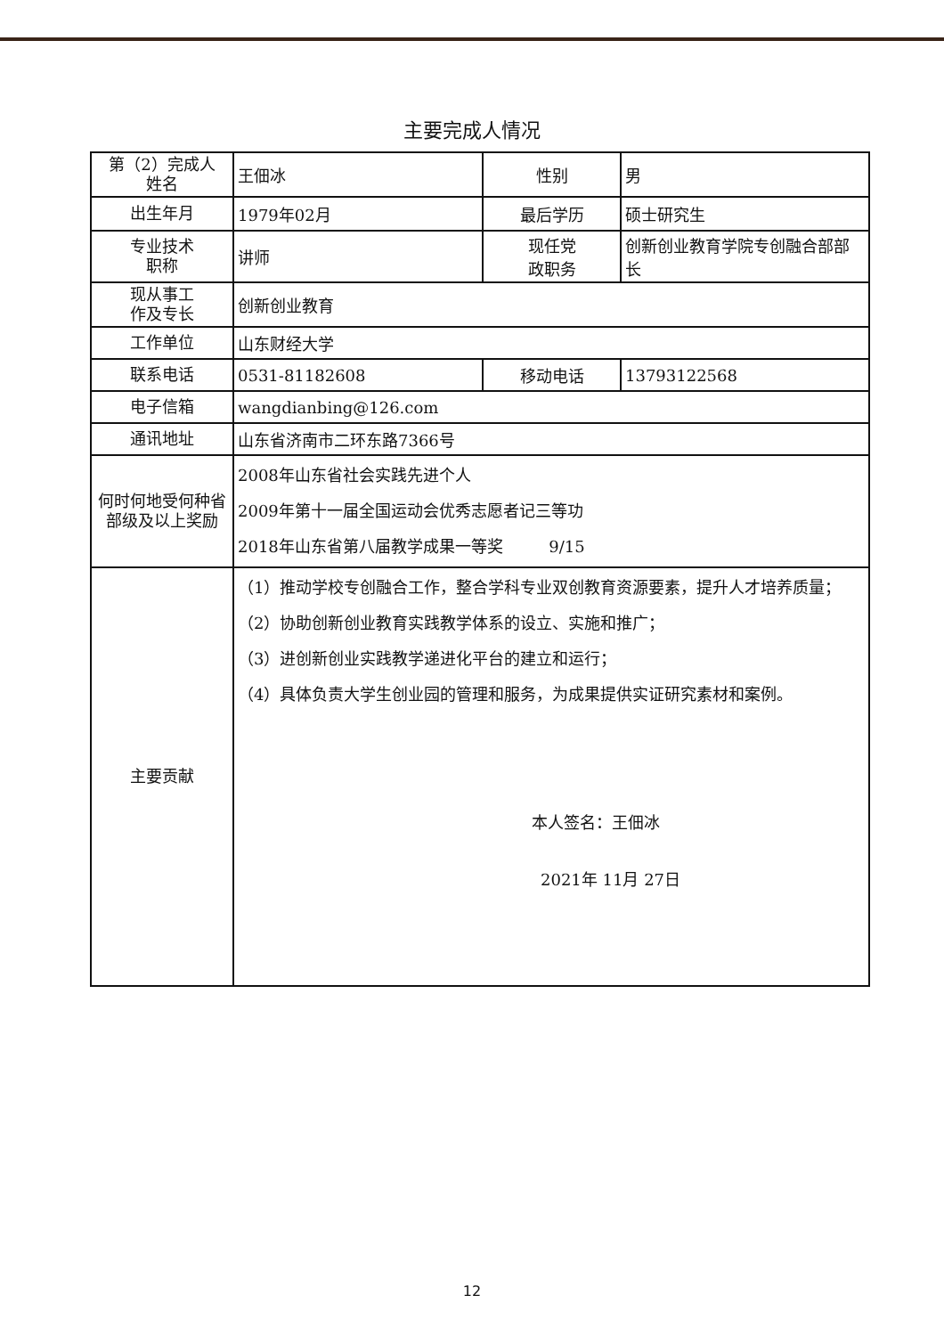主要完成人情况
| 第（2）完成人 姓名 | 王佃冰 | 性别 | 男 |
| 出生年月 | 1979年02月 | 最后学历 | 硕士研究生 |
| 专业技术 职称 | 讲师 | 现任党 政职务 | 创新创业教育学院专创融合部部长 |
| 现从事工 作及专长 | 创新创业教育 | | |
| 工作单位 | 山东财经大学 | | |
| 联系电话 | 0531-81182608 | 移动电话 | 13793122568 |
| 电子信箱 | wangdianbing@126.com | | |
| 通讯地址 | 山东省济南市二环东路7366号 | | |
| 何时何地受何种省部级及以上奖励 | 2008年山东省社会实践先进个人 2009年第十一届全国运动会优秀志愿者记三等功 2018年山东省第八届教学成果一等奖 9/15 | | |
| 主要贡献 | （1）推动学校专创融合工作，整合学科专业双创教育资源要素，提升人才培养质量； （2）协助创新创业教育实践教学体系的设立、实施和推广； （3）进创新创业实践教学递进化平台的建立和运行； （4）具体负责大学生创业园的管理和服务，为成果提供实证研究素材和案例。 本人签名：王佃冰 2021年 11月 27日 | | |
12